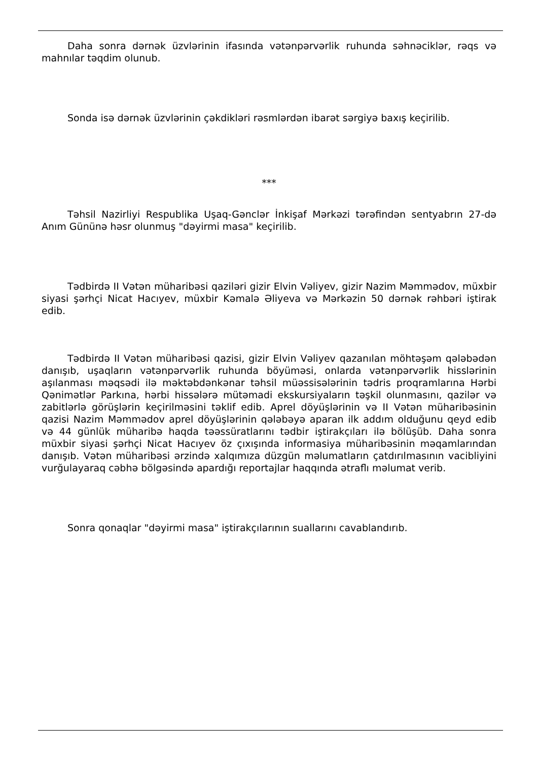Daha sonra dərnək üzvlərinin ifasında vətənpərvərlik ruhunda səhnəciklər, rəqs və mahnılar təqdim olunub.
Sonda isə dərnək üzvlərinin çəkdikləri rəsmlərdən ibarət sərgiyə baxış keçirilib.
***
Təhsil Nazirliyi Respublika Uşaq-Gənclər İnkişaf Mərkəzi tərəfindən sentyabrın 27-də Anım Gününə həsr olunmuş "dəyirmi masa" keçirilib.
Tədbirdə II Vətən müharibəsi qaziləri gizir Elvin Vəliyev, gizir Nazim Məmmədov, müxbir siyasi şərhçi Nicat Hacıyev, müxbir Kəmalə Əliyeva və Mərkəzin 50 dərnək rəhbəri iştirak edib.
Tədbirdə II Vətən müharibəsi qazisi, gizir Elvin Vəliyev qazanılan möhtəşəm qələbədən danışıb, uşaqların vətənpərvərlik ruhunda böyüməsi, onlarda vətənpərvərlik hisslərinin aşılanması məqsədi ilə məktəbdənkənar təhsil müəssisələrinin tədris proqramlarına Hərbi Qənimətlər Parkına, hərbi hissələrə mütəmadi ekskursiyaların təşkil olunmasını, qazilər və zabitlərlə görüşlərin keçirilməsini təklif edib. Aprel döyüşlərinin və II Vətən müharibəsinin qazisi Nazim Məmmədov aprel döyüşlərinin qələbəyə aparan ilk addım olduğunu qeyd edib və 44 günlük müharibə haqda təəssüratlarını tədbir iştirakçıları ilə bölüşüb. Daha sonra müxbir siyasi şərhçi Nicat Hacıyev öz çıxışında informasiya müharibəsinin məqamlarından danışıb. Vətən müharibəsi ərzində xalqımıza düzgün məlumatların çatdırılmasının vacibliyini vurğulayaraq cəbhə bölgəsində apardığı reportajlar haqqında ətraflı məlumat verib.
Sonra qonaqlar "dəyirmi masa" iştirakçılarının suallarını cavablandırıb.